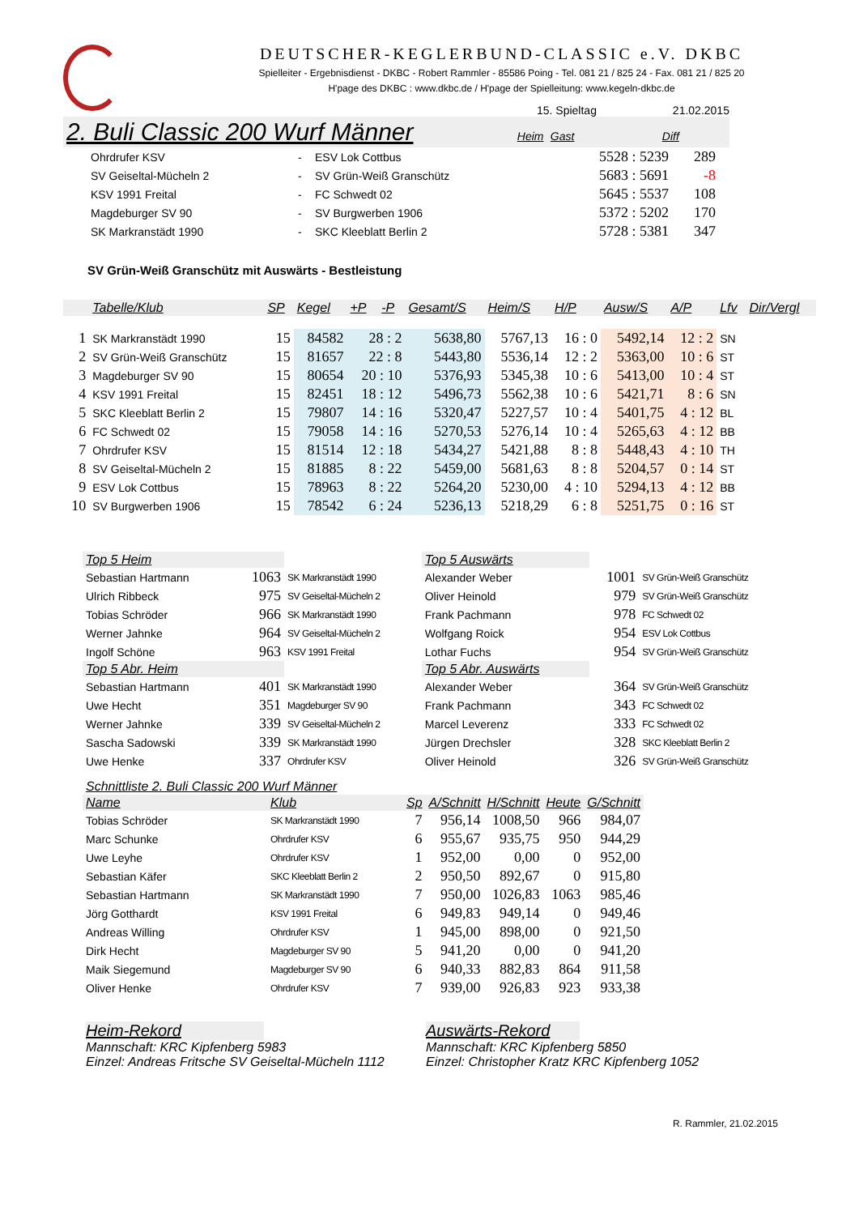DEUTSCHER-KEGLERBUND-CLASSIC e.V. DKBC
Spielleiter - Ergebnisdienst - DKBC - Robert Rammler - 85586 Poing - Tel. 081 21 / 825 24 - Fax. 081 21 / 825 20
H'page des DKBC : www.dkbc.de / H'page der Spielleitung: www.kegeln-dkbc.de
15. Spieltag 21.02.2015
2. Buli Classic 200 Wurf Männer Heim Gast Diff
| Ohrdrufer KSV | - | ESV Lok Cottbus | 5528 : 5239 | 289 |
| SV Geiseltal-Mücheln 2 | - | SV Grün-Weiß Granschütz | 5683 : 5691 | -8 |
| KSV 1991 Freital | - | FC Schwedt 02 | 5645 : 5537 | 108 |
| Magdeburger SV 90 | - | SV Burgwerben 1906 | 5372 : 5202 | 170 |
| SK Markranstädt 1990 | - | SKC Kleeblatt Berlin 2 | 5728 : 5381 | 347 |
SV Grün-Weiß Granschütz mit Auswärts - Bestleistung
| | Tabelle/Klub | SP | Kegel | +P | -P | Gesamt/S | Heim/S | H/P | Ausw/S | A/P | Lfv | Dir/Vergl |
| --- | --- | --- | --- | --- | --- | --- | --- | --- | --- | --- | --- | --- |
| 1 | SK Markranstädt 1990 | 15 | 84582 | 28 : 2 | | 5638,80 | 5767,13 | 16 : 0 | 5492,14 | 12 : 2 | SN | |
| 2 | SV Grün-Weiß Granschütz | 15 | 81657 | 22 : 8 | | 5443,80 | 5536,14 | 12 : 2 | 5363,00 | 10 : 6 | ST | |
| 3 | Magdeburger SV 90 | 15 | 80654 | 20 : 10 | | 5376,93 | 5345,38 | 10 : 6 | 5413,00 | 10 : 4 | ST | |
| 4 | KSV 1991 Freital | 15 | 82451 | 18 : 12 | | 5496,73 | 5562,38 | 10 : 6 | 5421,71 | 8 : 6 | SN | |
| 5 | SKC Kleeblatt Berlin 2 | 15 | 79807 | 14 : 16 | | 5320,47 | 5227,57 | 10 : 4 | 5401,75 | 4 : 12 | BL | |
| 6 | FC Schwedt 02 | 15 | 79058 | 14 : 16 | | 5270,53 | 5276,14 | 10 : 4 | 5265,63 | 4 : 12 | BB | |
| 7 | Ohrdrufer KSV | 15 | 81514 | 12 : 18 | | 5434,27 | 5421,88 | 8 : 8 | 5448,43 | 4 : 10 | TH | |
| 8 | SV Geiseltal-Mücheln 2 | 15 | 81885 | 8 : 22 | | 5459,00 | 5681,63 | 8 : 8 | 5204,57 | 0 : 14 | ST | |
| 9 | ESV Lok Cottbus | 15 | 78963 | 8 : 22 | | 5264,20 | 5230,00 | 4 : 10 | 5294,13 | 4 : 12 | BB | |
| 10 | SV Burgwerben 1906 | 15 | 78542 | 6 : 24 | | 5236,13 | 5218,29 | 6 : 8 | 5251,75 | 0 : 16 | ST | |
| Top 5 Heim | | | Top 5 Auswärts | | |
| --- | --- | --- | --- | --- | --- |
| Sebastian Hartmann | 1063 | SK Markranstädt 1990 | Alexander Weber | 1001 | SV Grün-Weiß Granschütz |
| Ulrich Ribbeck | 975 | SV Geiseltal-Mücheln 2 | Oliver Heinold | 979 | SV Grün-Weiß Granschütz |
| Tobias Schröder | 966 | SK Markranstädt 1990 | Frank Pachmann | 978 | FC Schwedt 02 |
| Werner Jahnke | 964 | SV Geiseltal-Mücheln 2 | Wolfgang Roick | 954 | ESV Lok Cottbus |
| Ingolf Schöne | 963 | KSV 1991 Freital | Lothar Fuchs | 954 | SV Grün-Weiß Granschütz |
| Top 5 Abr. Heim | | | Top 5 Abr. Auswärts | | |
| Sebastian Hartmann | 401 | SK Markranstädt 1990 | Alexander Weber | 364 | SV Grün-Weiß Granschütz |
| Uwe Hecht | 351 | Magdeburger SV 90 | Frank Pachmann | 343 | FC Schwedt 02 |
| Werner Jahnke | 339 | SV Geiseltal-Mücheln 2 | Marcel Leverenz | 333 | FC Schwedt 02 |
| Sascha Sadowski | 339 | SK Markranstädt 1990 | Jürgen Drechsler | 328 | SKC Kleeblatt Berlin 2 |
| Uwe Henke | 337 | Ohrdrufer KSV | Oliver Heinold | 326 | SV Grün-Weiß Granschütz |
| Schnittliste 2. Buli Classic 200 Wurf Männer | | | | | | |
| --- | --- | --- | --- | --- | --- | --- |
| Name | Klub | Sp | A/Schnitt | H/Schnitt | Heute | G/Schnitt |
| Tobias Schröder | SK Markranstädt 1990 | 7 | 956,14 | 1008,50 | 966 | 984,07 |
| Marc Schunke | Ohrdrufer KSV | 6 | 955,67 | 935,75 | 950 | 944,29 |
| Uwe Leyhe | Ohrdrufer KSV | 1 | 952,00 | 0,00 | 0 | 952,00 |
| Sebastian Käfer | SKC Kleeblatt Berlin 2 | 2 | 950,50 | 892,67 | 0 | 915,80 |
| Sebastian Hartmann | SK Markranstädt 1990 | 7 | 950,00 | 1026,83 | 1063 | 985,46 |
| Jörg Gotthardt | KSV 1991 Freital | 6 | 949,83 | 949,14 | 0 | 949,46 |
| Andreas Willing | Ohrdrufer KSV | 1 | 945,00 | 898,00 | 0 | 921,50 |
| Dirk Hecht | Magdeburger SV 90 | 5 | 941,20 | 0,00 | 0 | 941,20 |
| Maik Siegemund | Magdeburger SV 90 | 6 | 940,33 | 882,83 | 864 | 911,58 |
| Oliver Henke | Ohrdrufer KSV | 7 | 939,00 | 926,83 | 923 | 933,38 |
Heim-Rekord
Mannschaft: KRC Kipfenberg 5983
Einzel: Andreas Fritsche SV Geiseltal-Mücheln 1112
Auswärts-Rekord
Mannschaft: KRC Kipfenberg 5850
Einzel: Christopher Kratz KRC Kipfenberg 1052
R. Rammler, 21.02.2015